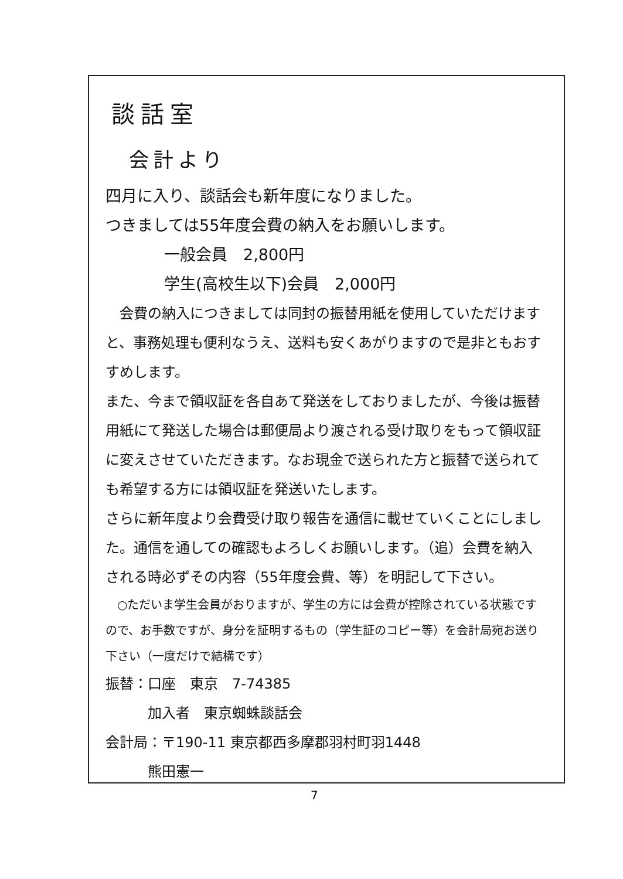談話室
会計より
四月に入り、談話会も新年度になりました。
つきましては55年度会費の納入をお願いします。
一般会員　2,800円
学生(高校生以下)会員　2,000円
　会費の納入につきましては同封の振替用紙を使用していただけますと、事務処理も便利なうえ、送料も安くあがりますので是非ともおすすめします。
また、今まで領収証を各自あて発送をしておりましたが、今後は振替用紙にて発送した場合は郵便局より渡される受け取りをもって領収証に変えさせていただきます。なお現金で送られた方と振替で送られても希望する方には領収証を発送いたします。
さらに新年度より会費受け取り報告を通信に載せていくことにしました。通信を通しての確認もよろしくお願いします。（追）会費を納入される時必ずその内容（55年度会費、等）を明記して下さい。
　○ただいま学生会員がおりますが、学生の方には会費が控除されている状態ですので、お手数ですが、身分を証明するもの（学生証のコピー等）を会計局宛お送り下さい（一度だけで結構です）
振替：口座　東京　7-74385
　　　加入者　東京蜘蛛談話会
会計局：〒190-11 東京都西多摩郡羽村町羽1448
　　　熊田憲一
7